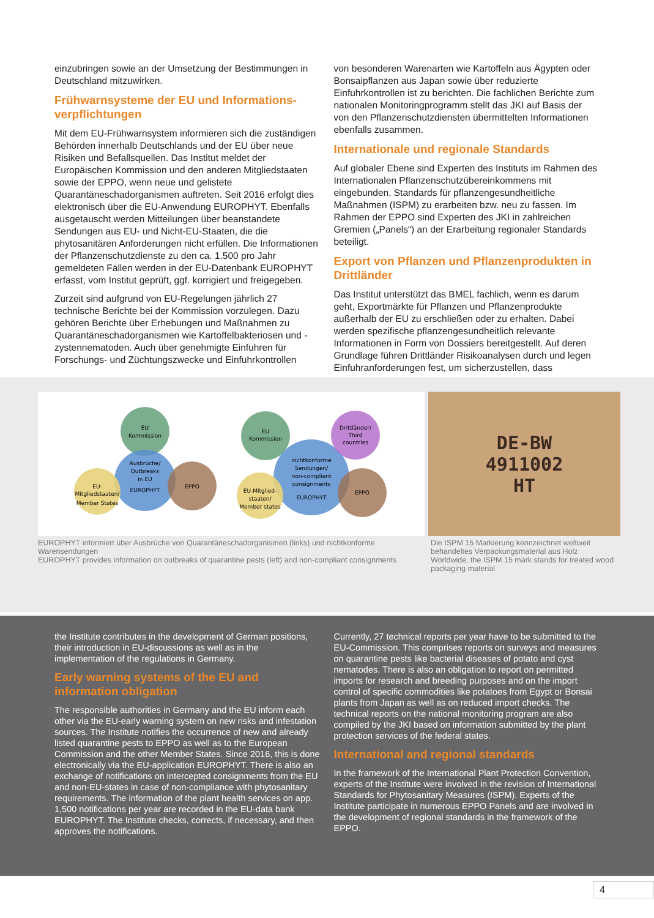einzubringen sowie an der Umsetzung der Bestimmungen in Deutschland mitzuwirken.
Frühwarnsysteme der EU und Informations-verpflichtungen
Mit dem EU-Frühwarnsystem informieren sich die zuständigen Behörden innerhalb Deutschlands und der EU über neue Risiken und Befallsquellen. Das Institut meldet der Europäischen Kommission und den anderen Mitgliedstaaten sowie der EPPO, wenn neue und gelistete Quarantäneschadorganismen auftreten. Seit 2016 erfolgt dies elektronisch über die EU-Anwendung EUROPHYT. Ebenfalls ausgetauscht werden Mitteilungen über beanstandete Sendungen aus EU- und Nicht-EU-Staaten, die die phytosanitären Anforderungen nicht erfüllen. Die Informationen der Pflanzenschutzdienste zu den ca. 1.500 pro Jahr gemeldeten Fällen werden in der EU-Datenbank EUROPHYT erfasst, vom Institut geprüft, ggf. korrigiert und freigegeben.
Zurzeit sind aufgrund von EU-Regelungen jährlich 27 technische Berichte bei der Kommission vorzulegen. Dazu gehören Berichte über Erhebungen und Maßnahmen zu Quarantäneschadorganismen wie Kartoffelbakteriosen und -zystennematoden. Auch über genehmigte Einfuhren für Forschungs- und Züchtungszwecke und Einfuhrkontrollen
von besonderen Warenarten wie Kartoffeln aus Ägypten oder Bonsaipflanzen aus Japan sowie über reduzierte Einfuhrkontrollen ist zu berichten. Die fachlichen Berichte zum nationalen Monitoringprogramm stellt das JKI auf Basis der von den Pflanzenschutzdiensten übermittelten Informationen ebenfalls zusammen.
Internationale und regionale Standards
Auf globaler Ebene sind Experten des Instituts im Rahmen des Internationalen Pflanzenschutzübereinkommens mit eingebunden, Standards für pflanzengesundheitliche Maßnahmen (ISPM) zu erarbeiten bzw. neu zu fassen. Im Rahmen der EPPO sind Experten des JKI in zahlreichen Gremien („Panels“) an der Erarbeitung regionaler Standards beteiligt.
Export von Pflanzen und Pflanzenprodukten in Drittländer
Das Institut unterstützt das BMEL fachlich, wenn es darum geht, Exportmärkte für Pflanzen und Pflanzenprodukte außerhalb der EU zu erschließen oder zu erhalten. Dabei werden spezifische pflanzengesundheitlich relevante Informationen in Form von Dossiers bereitgestellt. Auf deren Grundlage führen Drittländer Risikoanalysen durch und legen Einfuhranforderungen fest, um sicherzustellen, dass
EU
Kommission
Ausbrüche/
Outbreaks
in EU
EUROPHYT
EU-
Mitgliedstaaten/
Member States
EPPO
EU
Kommission
Drittländer/
Third
countries
nichtkonforme
Sendungen/
non-compliant
consignments
EUROPHYT
EU-Mitglied-
staaten/
Member states
EPPO
EUROPHYT informiert über Ausbrüche von Quarantäneschadorganismen (links) und nichtkonforme Warensendungen
EUROPHYT provides information on outbreaks of quarantine pests (left) and non-compliant consignments
DE-BW
4911002
HT
Die ISPM 15 Markierung kennzeichnet weltweit behandeltes Verpackungsmaterial aus Holz
Worldwide, the ISPM 15 mark stands for treated wood packaging material
the Institute contributes in the development of German positions, their introduction in EU-discussions as well as in the implementation of the regulations in Germany.
Early warning systems of the EU and information obligation
The responsible authorities in Germany and the EU inform each other via the EU-early warning system on new risks and infestation sources. The Institute notifies the occurrence of new and already listed quarantine pests to EPPO as well as to the European Commission and the other Member States. Since 2016, this is done electronically via the EU-application EUROPHYT. There is also an exchange of notifications on intercepted consignments from the EU and non-EU-states in case of non-compliance with phytosanitary requirements. The information of the plant health services on app. 1,500 notifications per year are recorded in the EU-data bank EUROPHYT. The Institute checks, corrects, if necessary, and then approves the notifications.
Currently, 27 technical reports per year have to be submitted to the EU-Commission. This comprises reports on surveys and measures on quarantine pests like bacterial diseases of potato and cyst nematodes. There is also an obligation to report on permitted imports for research and breeding purposes and on the import control of specific commodities like potatoes from Egypt or Bonsai plants from Japan as well as on reduced import checks. The technical reports on the national monitoring program are also compiled by the JKI based on information submitted by the plant protection services of the federal states.
International and regional standards
In the framework of the International Plant Protection Convention, experts of the Institute were involved in the revision of International Standards for Phytosanitary Measures (ISPM). Experts of the Institute participate in numerous EPPO Panels and are involved in the development of regional standards in the framework of the EPPO.
4